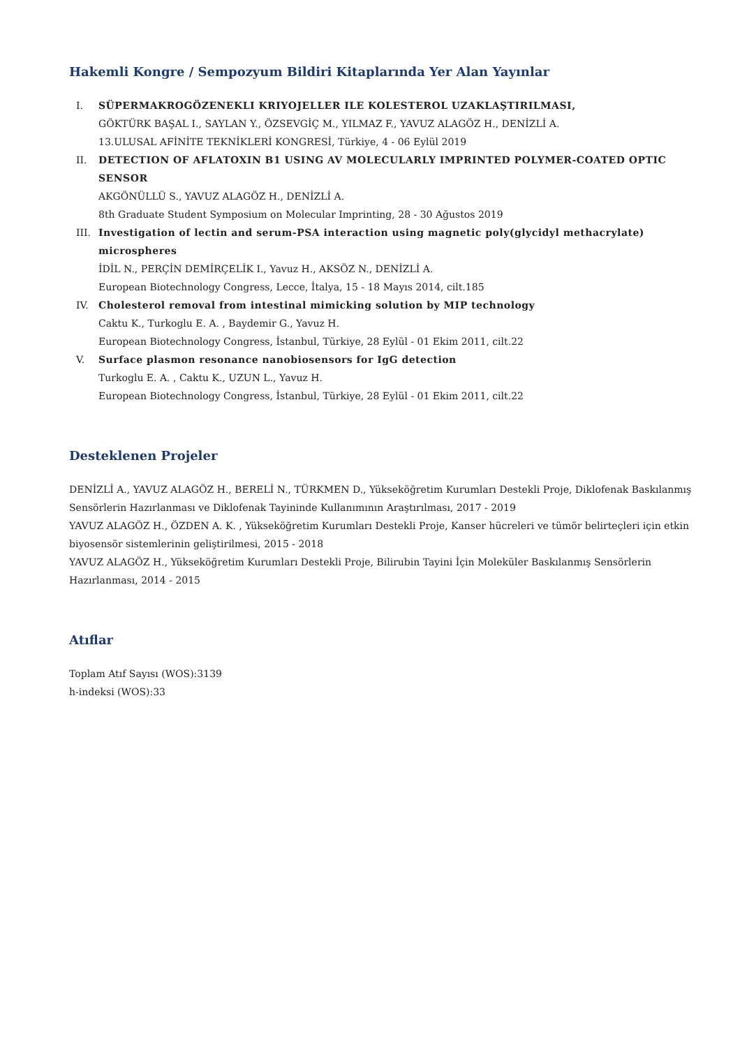Hakemli Kongre / Sempozyum Bildiri Kitaplarında Yer Alan Yayınlar
I. SÜPERMAKROGÖZENEKLI KRIYOJELLER ILE KOLESTEROL UZAKLAŞTIRILMASI,
GÖKTÜRK BAŞAL I., SAYLAN Y., ÖZSEVGİÇ M., YILMAZ F., YAVUZ ALAGÖZ H., DENİZLİ A.
13.ULUSAL AFİNİTE TEKNİKLERİ KONGRESİ, Türkiye, 4 - 06 Eylül 2019
II. DETECTION OF AFLATOXIN B1 USING AV MOLECULARLY IMPRINTED POLYMER-COATED OPTIC SENSOR
AKGÖNÜLLÜ S., YAVUZ ALAGÖZ H., DENİZLİ A.
8th Graduate Student Symposium on Molecular Imprinting, 28 - 30 Ağustos 2019
III. Investigation of lectin and serum-PSA interaction using magnetic poly(glycidyl methacrylate) microspheres
İDİL N., PERÇİN DEMİRÇELİK I., Yavuz H., AKSÖZ N., DENİZLİ A.
European Biotechnology Congress, Lecce, İtalya, 15 - 18 Mayıs 2014, cilt.185
IV. Cholesterol removal from intestinal mimicking solution by MIP technology
Caktu K., Turkoglu E. A. , Baydemir G., Yavuz H.
European Biotechnology Congress, İstanbul, Türkiye, 28 Eylül - 01 Ekim 2011, cilt.22
V. Surface plasmon resonance nanobiosensors for IgG detection
Turkoglu E. A. , Caktu K., UZUN L., Yavuz H.
European Biotechnology Congress, İstanbul, Türkiye, 28 Eylül - 01 Ekim 2011, cilt.22
Desteklenen Projeler
DENİZLİ A., YAVUZ ALAGÖZ H., BERELİ N., TÜRKMEN D., Yükseköğretim Kurumları Destekli Proje, Diklofenak Baskılanmış Sensörlerin Hazırlanması ve Diklofenak Tayininde Kullanımının Araştırılması, 2017 - 2019
YAVUZ ALAGÖZ H., ÖZDEN A. K. , Yükseköğretim Kurumları Destekli Proje, Kanser hücreleri ve tümör belirteçleri için etkin biyosensör sistemlerinin geliştirilmesi, 2015 - 2018
YAVUZ ALAGÖZ H., Yükseköğretim Kurumları Destekli Proje, Bilirubin Tayini İçin Moleküler Baskılanmış Sensörlerin Hazırlanması, 2014 - 2015
Atıflar
Toplam Atıf Sayısı (WOS):3139
h-indeksi (WOS):33